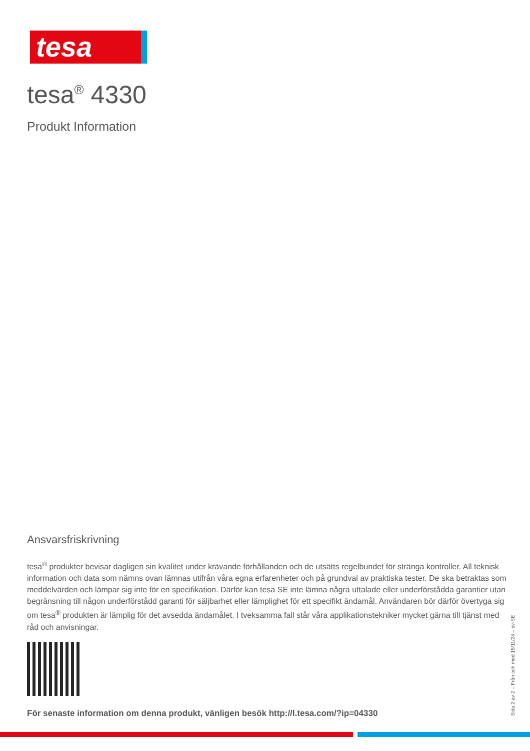tesa
tesa<sup>®</sup> 4330
Produkt Information
Ansvarsfriskrivning
tesa<sup>®</sup> produkter bevisar dagligen sin kvalitet under krävande förhållanden och de utsätts regelbundet för stränga kontroller. All teknisk information och data som nämns ovan lämnas utifrån våra egna erfarenheter och på grundval av praktiska tester. De ska betraktas som meddelvärden och lämpar sig inte för en specifikation. Därför kan tesa SE inte lämna några uttalade eller underförstådda garantier utan begränsning till någon underförstådd garanti för säljbarhet eller lämplighet för ett specifikt ändamål. Användaren bör därför övertyga sig om tesa<sup>®</sup> produkten är lämplig för det avsedda ändamålet. I tveksamma fall står våra applikationstekniker mycket gärna till tjänst med råd och anvisningar.
För senaste information om denna produkt, vänligen besök http://l.tesa.com/?ip=04330
Sida 2 av 2 – Från och med 15/11/24 – sv-SE